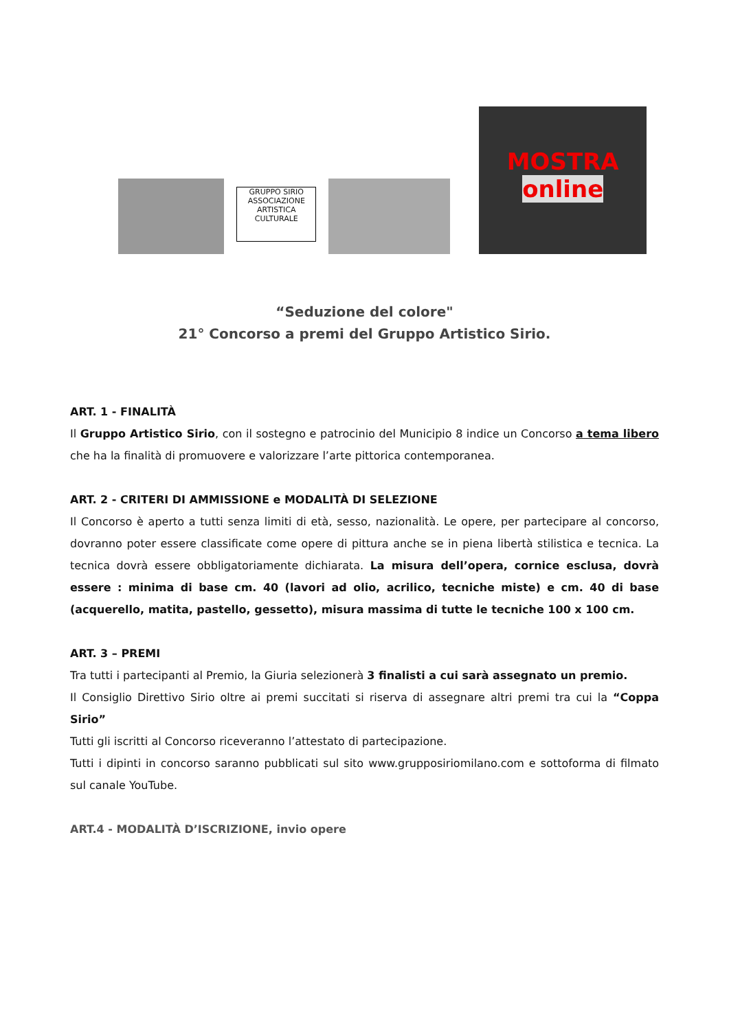GRUPPO SIRIO
ASSOCIAZIONE ARTISTICA CULTURALE
MOSTRA
online
“Seduzione del colore"
21° Concorso a premi del Gruppo Artistico Sirio.
ART. 1 - FINALITÀ
Il Gruppo Artistico Sirio, con il sostegno e patrocinio del Municipio 8 indice un Concorso a tema libero che ha la finalità di promuovere e valorizzare l’arte pittorica contemporanea.
ART. 2 - CRITERI DI AMMISSIONE e MODALITÀ DI SELEZIONE
Il Concorso è aperto a tutti senza limiti di età, sesso, nazionalità. Le opere, per partecipare al concorso, dovranno poter essere classificate come opere di pittura anche se in piena libertà stilistica e tecnica. La tecnica dovrà essere obbligatoriamente dichiarata. La misura dell’opera, cornice esclusa, dovrà essere : minima di base cm. 40 (lavori ad olio, acrilico, tecniche miste) e cm. 40 di base (acquerello, matita, pastello, gessetto), misura massima di tutte le tecniche 100 x 100 cm.
ART. 3 – PREMI
Tra tutti i partecipanti al Premio, la Giuria selezionerà 3 finalisti a cui sarà assegnato un premio.
Il Consiglio Direttivo Sirio oltre ai premi succitati si riserva di assegnare altri premi tra cui la “Coppa Sirio”
Tutti gli iscritti al Concorso riceveranno l’attestato di partecipazione.
Tutti i dipinti in concorso saranno pubblicati sul sito www.grupposiriomilano.com e sottoforma di filmato sul canale YouTube.
ART.4 - MODALITÀ D’ISCRIZIONE, invio opere